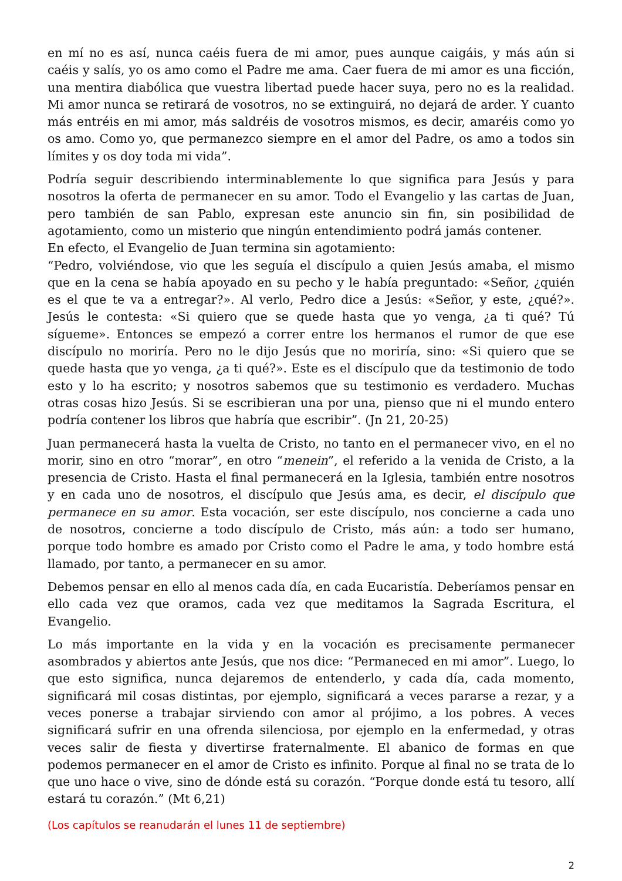en mí no es así, nunca caéis fuera de mi amor, pues aunque caigáis, y más aún si caéis y salís, yo os amo como el Padre me ama. Caer fuera de mi amor es una ficción, una mentira diabólica que vuestra libertad puede hacer suya, pero no es la realidad. Mi amor nunca se retirará de vosotros, no se extinguirá, no dejará de arder. Y cuanto más entréis en mi amor, más saldréis de vosotros mismos, es decir, amaréis como yo os amo. Como yo, que permanezco siempre en el amor del Padre, os amo a todos sin límites y os doy toda mi vida”.
Podría seguir describiendo interminablemente lo que significa para Jesús y para nosotros la oferta de permanecer en su amor. Todo el Evangelio y las cartas de Juan, pero también de san Pablo, expresan este anuncio sin fin, sin posibilidad de agotamiento, como un misterio que ningún entendimiento podrá jamás contener.
En efecto, el Evangelio de Juan termina sin agotamiento:
“Pedro, volviéndose, vio que les seguía el discípulo a quien Jesús amaba, el mismo que en la cena se había apoyado en su pecho y le había preguntado: «Señor, ¿quién es el que te va a entregar?». Al verlo, Pedro dice a Jesús: «Señor, y este, ¿qué?». Jesús le contesta: «Si quiero que se quede hasta que yo venga, ¿a ti qué? Tú sígueme». Entonces se empezó a correr entre los hermanos el rumor de que ese discípulo no moriría. Pero no le dijo Jesús que no moriría, sino: «Si quiero que se quede hasta que yo venga, ¿a ti qué?». Este es el discípulo que da testimonio de todo esto y lo ha escrito; y nosotros sabemos que su testimonio es verdadero. Muchas otras cosas hizo Jesús. Si se escribieran una por una, pienso que ni el mundo entero podría contener los libros que habría que escribir”. (Jn 21, 20-25)
Juan permanecerá hasta la vuelta de Cristo, no tanto en el permanecer vivo, en el no morir, sino en otro “morar”, en otro “menein”, el referido a la venida de Cristo, a la presencia de Cristo. Hasta el final permanecerá en la Iglesia, también entre nosotros y en cada uno de nosotros, el discípulo que Jesús ama, es decir, el discípulo que permanece en su amor. Esta vocación, ser este discípulo, nos concierne a cada uno de nosotros, concierne a todo discípulo de Cristo, más aún: a todo ser humano, porque todo hombre es amado por Cristo como el Padre le ama, y todo hombre está llamado, por tanto, a permanecer en su amor.
Debemos pensar en ello al menos cada día, en cada Eucaristía. Deberíamos pensar en ello cada vez que oramos, cada vez que meditamos la Sagrada Escritura, el Evangelio.
Lo más importante en la vida y en la vocación es precisamente permanecer asombrados y abiertos ante Jesús, que nos dice: “Permaneced en mi amor”. Luego, lo que esto significa, nunca dejaremos de entenderlo, y cada día, cada momento, significará mil cosas distintas, por ejemplo, significará a veces pararse a rezar, y a veces ponerse a trabajar sirviendo con amor al prójimo, a los pobres. A veces significará sufrir en una ofrenda silenciosa, por ejemplo en la enfermedad, y otras veces salir de fiesta y divertirse fraternalmente. El abanico de formas en que podemos permanecer en el amor de Cristo es infinito. Porque al final no se trata de lo que uno hace o vive, sino de dónde está su corazón. “Porque donde está tu tesoro, allí estará tu corazón.” (Mt 6,21)
(Los capítulos se reanudarán el lunes 11 de septiembre)
2